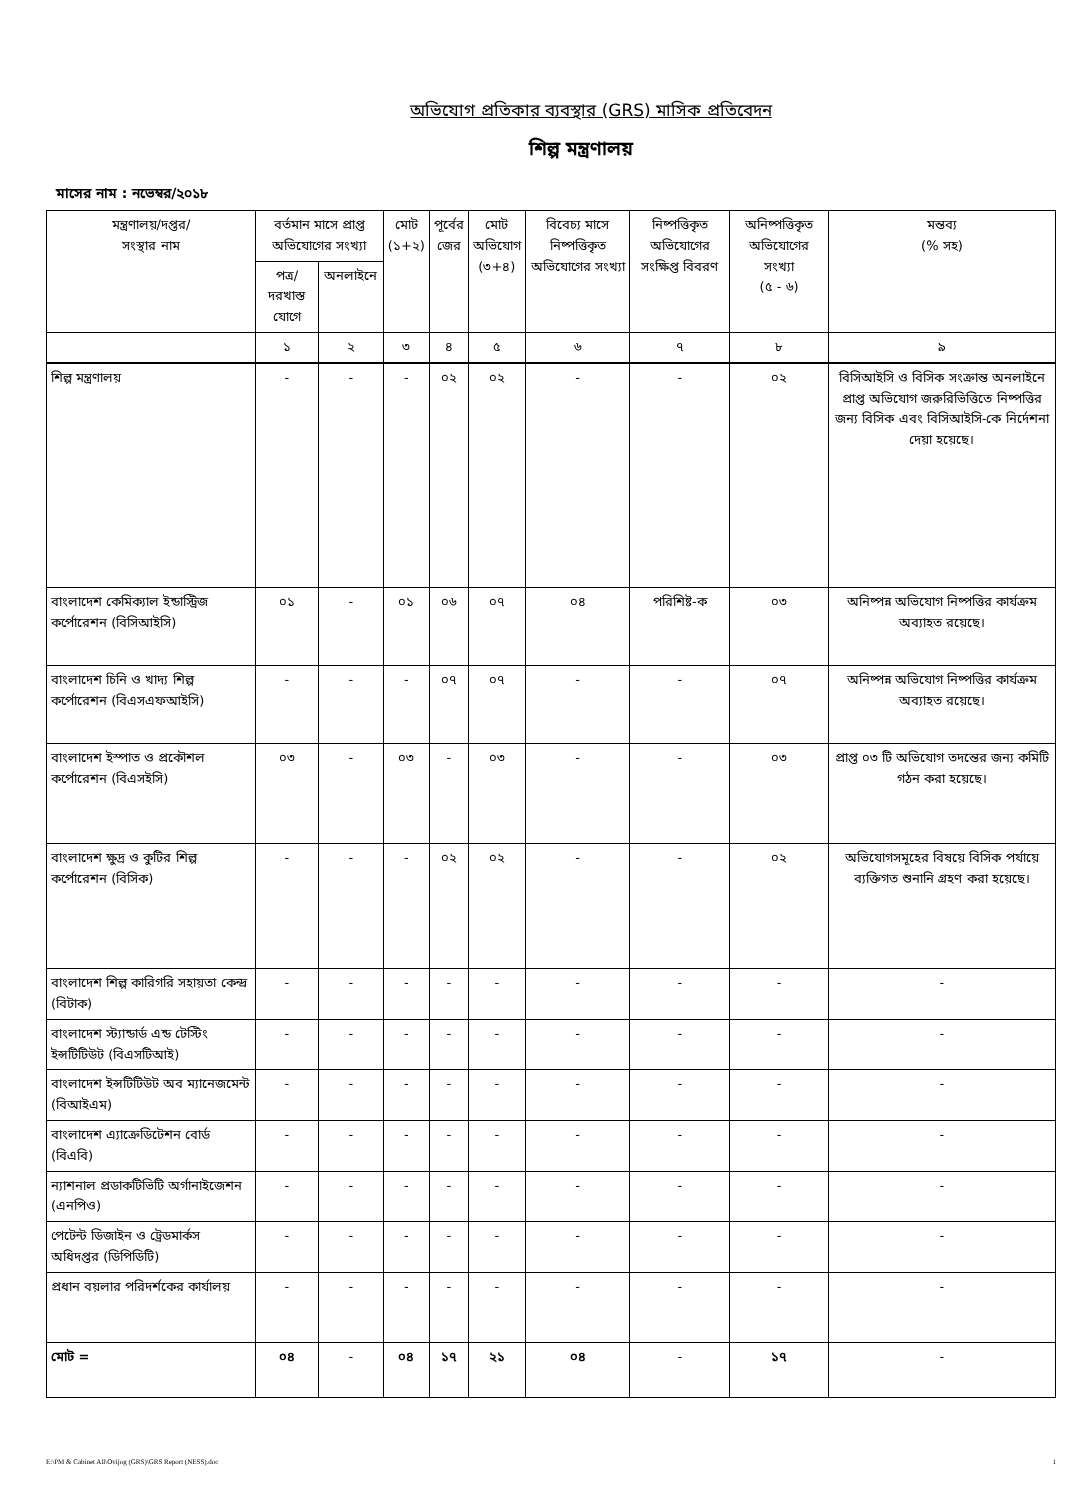অভিযোগ প্রতিকার ব্যবস্থার (GRS) মাসিক প্রতিবেদন
শিল্প মন্ত্রণালয়
মাসের নাম : নভেম্বর/২০১৮
| মন্ত্রণালয়/দপ্তর/ সংস্থার নাম | বর্তমান মাসে প্রাপ্ত অভিযোগের সংখ্যা | | মোট (১+২) | পূর্বের জের | মোট অভিযোগ (৩+৪) | বিবেচ্য মাসে নিষ্পত্তিকৃত অভিযোগের সংখ্যা | নিষ্পত্তিকৃত অভিযোগের সংক্ষিপ্ত বিবরণ | অনিষ্পত্তিকৃত অভিযোগের সংখ্যা (৫ - ৬) | মন্তব্য (% সহ) |
| --- | --- | --- | --- | --- | --- | --- | --- | --- | --- |
| | পত্র/দরখাস্ত যোগে | অনলাইনে | | | | | | | |
| | ১ | ২ | ৩ | ৪ | ৫ | ৬ | ৭ | ৮ | ৯ |
| শিল্প মন্ত্রণালয় | - | - | - | ০২ | ০২ | - | - | ০২ | বিসিআইসি ও বিসিক সংক্রান্ত অনলাইনে প্রাপ্ত অভিযোগ জরুরিভিত্তিতে নিষ্পত্তির জন্য বিসিক এবং বিসিআইসি-কে নির্দেশনা দেয়া হয়েছে। |
| বাংলাদেশ কেমিক্যাল ইন্ডাস্ট্রিজ কর্পোরেশন (বিসিআইসি) | ০১ | - | ০১ | ০৬ | ০৭ | ০৪ | পরিশিষ্ট-ক | ০৩ | অনিষ্পন্ন অভিযোগ নিষ্পত্তির কার্যক্রম অব্যাহত রয়েছে। |
| বাংলাদেশ চিনি ও খাদ্য শিল্প কর্পোরেশন (বিএসএফআইসি) | - | - | - | ০৭ | ০৭ | - | - | ০৭ | অনিষ্পন্ন অভিযোগ নিষ্পত্তির কার্যক্রম অব্যাহত রয়েছে। |
| বাংলাদেশ ইস্পাত ও প্রকৌশল কর্পোরেশন (বিএসইসি) | ০৩ | - | ০৩ | - | ০৩ | - | - | ০৩ | প্রাপ্ত ০৩ টি অভিযোগ তদন্তের জন্য কমিটি গঠন করা হয়েছে। |
| বাংলাদেশ ক্ষুদ্র ও কুটির শিল্প কর্পোরেশন (বিসিক) | - | - | - | ০২ | ০২ | - | - | ০২ | অভিযোগসমূহের বিষয়ে বিসিক পর্যায়ে ব্যক্তিগত শুনানি গ্রহণ করা হয়েছে। |
| বাংলাদেশ শিল্প কারিগরি সহায়তা কেন্দ্র (বিটাক) | - | - | - | - | - | - | - | - | - |
| বাংলাদেশ স্ট্যান্ডার্ড এন্ড টেস্টিং ইন্সটিটিউট (বিএসটিআই) | - | - | - | - | - | - | - | - | - |
| বাংলাদেশ ইন্সটিটিউট অব ম্যানেজমেন্ট (বিআইএম) | - | - | - | - | - | - | - | - | - |
| বাংলাদেশ এ্যাক্রেডিটেশন বোর্ড (বিএবি) | - | - | - | - | - | - | - | - | - |
| ন্যাশনাল প্রডাকটিভিটি অর্গানাইজেশন (এনপিও) | - | - | - | - | - | - | - | - | - |
| পেটেন্ট ডিজাইন ও ট্রেডমার্কস অধিদপ্তর (ডিপিডিটি) | - | - | - | - | - | - | - | - | - |
| প্রধান বয়লার পরিদর্শকের কার্যালয় | - | - | - | - | - | - | - | - | - |
| মোট = | ০৪ | - | ০৪ | ১৭ | ২১ | ০৪ | - | ১৭ | - |
E:\PM & Cabinet All\Ovijog (GRS)\GRS Report (NESS).doc 1